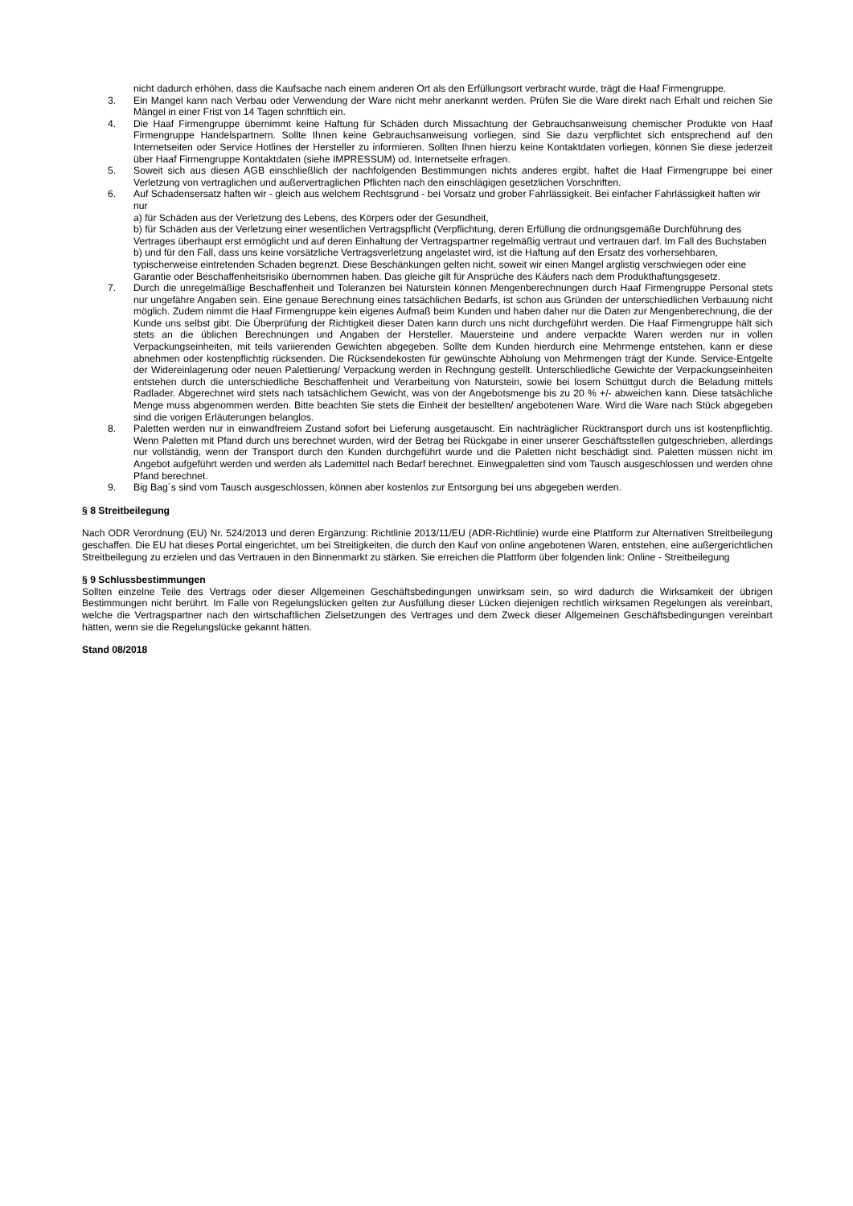nicht dadurch erhöhen, dass die Kaufsache nach einem anderen Ort als den Erfüllungsort verbracht wurde, trägt die Haaf Firmengruppe.
3. Ein Mangel kann nach Verbau oder Verwendung der Ware nicht mehr anerkannt werden. Prüfen Sie die Ware direkt nach Erhalt und reichen Sie Mängel in einer Frist von 14 Tagen schriftlich ein.
4. Die Haaf Firmengruppe übernimmt keine Haftung für Schäden durch Missachtung der Gebrauchsanweisung chemischer Produkte von Haaf Firmengruppe Handelspartnern. Sollte Ihnen keine Gebrauchsanweisung vorliegen, sind Sie dazu verpflichtet sich entsprechend auf den Internetseiten oder Service Hotlines der Hersteller zu informieren. Sollten Ihnen hierzu keine Kontaktdaten vorliegen, können Sie diese jederzeit über Haaf Firmengruppe Kontaktdaten (siehe IMPRESSUM) od. Internetseite erfragen.
5. Soweit sich aus diesen AGB einschließlich der nachfolgenden Bestimmungen nichts anderes ergibt, haftet die Haaf Firmengruppe bei einer Verletzung von vertraglichen und außervertraglichen Pflichten nach den einschlägigen gesetzlichen Vorschriften.
6. Auf Schadensersatz haften wir - gleich aus welchem Rechtsgrund - bei Vorsatz und grober Fahrlässigkeit. Bei einfacher Fahrlässigkeit haften wir nur
a) für Schäden aus der Verletzung des Lebens, des Körpers oder der Gesundheit,
b) für Schäden aus der Verletzung einer wesentlichen Vertragspflicht (Verpflichtung, deren Erfüllung die ordnungsgemäße Durchführung des Vertrages überhaupt erst ermöglicht und auf deren Einhaltung der Vertragspartner regelmäßig vertraut und vertrauen darf. Im Fall des Buchstaben b) und für den Fall, dass uns keine vorsätzliche Vertragsverletzung angelastet wird, ist die Haftung auf den Ersatz des vorhersehbaren, typischerweise eintretenden Schaden begrenzt. Diese Beschänkungen gelten nicht, soweit wir einen Mangel arglistig verschwiegen oder eine Garantie oder Beschaffenheitsrisiko übernommen haben. Das gleiche gilt für Ansprüche des Käufers nach dem Produkthaftungsgesetz.
7. Durch die unregelmäßige Beschaffenheit und Toleranzen bei Naturstein können Mengenberechnungen durch Haaf Firmengruppe Personal stets nur ungefähre Angaben sein. Eine genaue Berechnung eines tatsächlichen Bedarfs, ist schon aus Gründen der unterschiedlichen Verbauung nicht möglich. Zudem nimmt die Haaf Firmengruppe kein eigenes Aufmaß beim Kunden und haben daher nur die Daten zur Mengenberechnung, die der Kunde uns selbst gibt. Die Überprüfung der Richtigkeit dieser Daten kann durch uns nicht durchgeführt werden. Die Haaf Firmengruppe hält sich stets an die üblichen Berechnungen und Angaben der Hersteller. Mauersteine und andere verpackte Waren werden nur in vollen Verpackungseinheiten, mit teils variierenden Gewichten abgegeben. Sollte dem Kunden hierdurch eine Mehrmenge entstehen, kann er diese abnehmen oder kostenpflichtig rücksenden. Die Rücksendekosten für gewünschte Abholung von Mehrmengen trägt der Kunde. Service-Entgelte der Widereinlagerung oder neuen Palettierung/ Verpackung werden in Rechngung gestellt. Unterschliedliche Gewichte der Verpackungseinheiten entstehen durch die unterschiedliche Beschaffenheit und Verarbeitung von Naturstein, sowie bei losem Schüttgut durch die Beladung mittels Radlader. Abgerechnet wird stets nach tatsächlichem Gewicht, was von der Angebotsmenge bis zu 20 % +/- abweichen kann. Diese tatsächliche Menge muss abgenommen werden. Bitte beachten Sie stets die Einheit der bestellten/ angebotenen Ware. Wird die Ware nach Stück abgegeben sind die vorigen Erläuterungen belanglos.
8. Paletten werden nur in einwandfreiem Zustand sofort bei Lieferung ausgetauscht. Ein nachträglicher Rücktransport durch uns ist kostenpflichtig. Wenn Paletten mit Pfand durch uns berechnet wurden, wird der Betrag bei Rückgabe in einer unserer Geschäftsstellen gutgeschrieben, allerdings nur vollständig, wenn der Transport durch den Kunden durchgeführt wurde und die Paletten nicht beschädigt sind. Paletten müssen nicht im Angebot aufgeführt werden und werden als Lademittel nach Bedarf berechnet. Einwegpaletten sind vom Tausch ausgeschlossen und werden ohne Pfand berechnet.
9. Big Bag´s sind vom Tausch ausgeschlossen, können aber kostenlos zur Entsorgung bei uns abgegeben werden.
§ 8 Streitbeilegung
Nach ODR Verordnung (EU) Nr. 524/2013 und deren Ergänzung: Richtlinie 2013/11/EU (ADR-Richtlinie) wurde eine Plattform zur Alternativen Streitbeilegung geschaffen. Die EU hat dieses Portal eingerichtet, um bei Streitigkeiten, die durch den Kauf von online angebotenen Waren, entstehen, eine außergerichtlichen Streitbeilegung zu erzielen und das Vertrauen in den Binnenmarkt zu stärken. Sie erreichen die Plattform über folgenden link: Online - Streitbeilegung
§ 9 Schlussbestimmungen
Sollten einzelne Teile des Vertrags oder dieser Allgemeinen Geschäftsbedingungen unwirksam sein, so wird dadurch die Wirksamkeit der übrigen Bestimmungen nicht berührt. Im Falle von Regelungslücken gelten zur Ausfüllung dieser Lücken diejenigen rechtlich wirksamen Regelungen als vereinbart, welche die Vertragspartner nach den wirtschaftlichen Zielsetzungen des Vertrages und dem Zweck dieser Allgemeinen Geschäftsbedingungen vereinbart hätten, wenn sie die Regelungslücke gekannt hätten.
Stand 08/2018